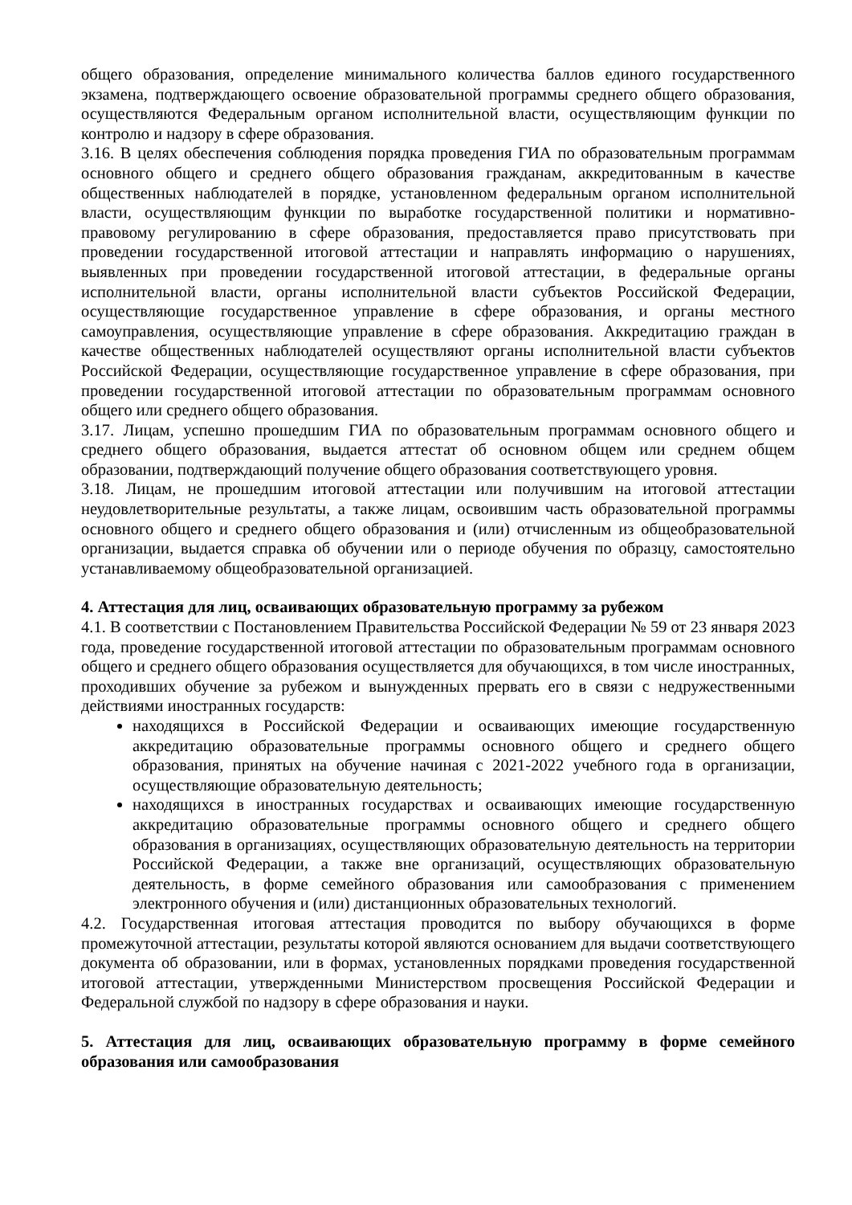общего образования, определение минимального количества баллов единого государственного экзамена, подтверждающего освоение образовательной программы среднего общего образования, осуществляются Федеральным органом исполнительной власти, осуществляющим функции по контролю и надзору в сфере образования.
3.16. В целях обеспечения соблюдения порядка проведения ГИА по образовательным программам основного общего и среднего общего образования гражданам, аккредитованным в качестве общественных наблюдателей в порядке, установленном федеральным органом исполнительной власти, осуществляющим функции по выработке государственной политики и нормативно-правовому регулированию в сфере образования, предоставляется право присутствовать при проведении государственной итоговой аттестации и направлять информацию о нарушениях, выявленных при проведении государственной итоговой аттестации, в федеральные органы исполнительной власти, органы исполнительной власти субъектов Российской Федерации, осуществляющие государственное управление в сфере образования, и органы местного самоуправления, осуществляющие управление в сфере образования. Аккредитацию граждан в качестве общественных наблюдателей осуществляют органы исполнительной власти субъектов Российской Федерации, осуществляющие государственное управление в сфере образования, при проведении государственной итоговой аттестации по образовательным программам основного общего или среднего общего образования.
3.17. Лицам, успешно прошедшим ГИА по образовательным программам основного общего и среднего общего образования, выдается аттестат об основном общем или среднем общем образовании, подтверждающий получение общего образования соответствующего уровня.
3.18. Лицам, не прошедшим итоговой аттестации или получившим на итоговой аттестации неудовлетворительные результаты, а также лицам, освоившим часть образовательной программы основного общего и среднего общего образования и (или) отчисленным из общеобразовательной организации, выдается справка об обучении или о периоде обучения по образцу, самостоятельно устанавливаемому общеобразовательной организацией.
4. Аттестация для лиц, осваивающих образовательную программу за рубежом
4.1. В соответствии с Постановлением Правительства Российской Федерации № 59 от 23 января 2023 года, проведение государственной итоговой аттестации по образовательным программам основного общего и среднего общего образования осуществляется для обучающихся, в том числе иностранных, проходивших обучение за рубежом и вынужденных прервать его в связи с недружественными действиями иностранных государств:
находящихся в Российской Федерации и осваивающих имеющие государственную аккредитацию образовательные программы основного общего и среднего общего образования, принятых на обучение начиная с 2021-2022 учебного года в организации, осуществляющие образовательную деятельность;
находящихся в иностранных государствах и осваивающих имеющие государственную аккредитацию образовательные программы основного общего и среднего общего образования в организациях, осуществляющих образовательную деятельность на территории Российской Федерации, а также вне организаций, осуществляющих образовательную деятельность, в форме семейного образования или самообразования с применением электронного обучения и (или) дистанционных образовательных технологий.
4.2. Государственная итоговая аттестация проводится по выбору обучающихся в форме промежуточной аттестации, результаты которой являются основанием для выдачи соответствующего документа об образовании, или в формах, установленных порядками проведения государственной итоговой аттестации, утвержденными Министерством просвещения Российской Федерации и Федеральной службой по надзору в сфере образования и науки.
5. Аттестация для лиц, осваивающих образовательную программу в форме семейного образования или самообразования